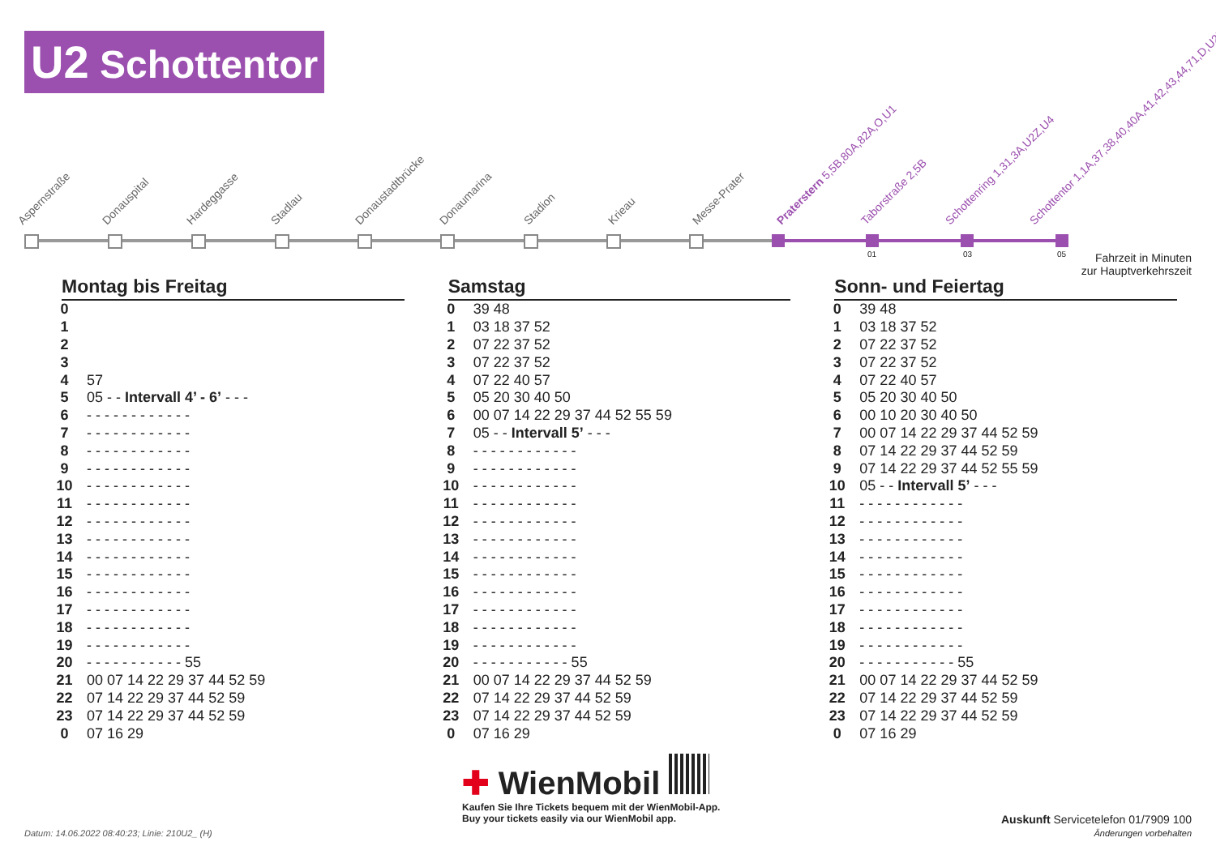U2 Schottentor
Aspernstraße
Donauspital
Hardeggasse
Stadlau
Donaustadtbrücke
Donaumarina
Stadion
Krieau
Messe-Prater
Praterstern 5,5B,80A,82A,O,U1
Taborstraße 2,5B
Schottenring 1,31,3A,U2Z,U4
Schottentor 1,1A,37,38,40,40A,41,42,43,44,71,D,U2Z
01 03 05
Fahrzeit in Minuten
zur Hauptverkehrszeit
Montag bis Freitag
| 0 | |
| 1 | |
| 2 | |
| 3 | |
| 4 | 57 |
| 5 | 05 - - Intervall 4’ - 6’ - - - |
| 6 | - - - - - - - - - - - - |
| 7 | - - - - - - - - - - - - |
| 8 | - - - - - - - - - - - - |
| 9 | - - - - - - - - - - - - |
| 10 | - - - - - - - - - - - - |
| 11 | - - - - - - - - - - - - |
| 12 | - - - - - - - - - - - - |
| 13 | - - - - - - - - - - - - |
| 14 | - - - - - - - - - - - - |
| 15 | - - - - - - - - - - - - |
| 16 | - - - - - - - - - - - - |
| 17 | - - - - - - - - - - - - |
| 18 | - - - - - - - - - - - - |
| 19 | - - - - - - - - - - - - |
| 20 | - - - - - - - - - - - 55 |
| 21 | 00 07 14 22 29 37 44 52 59 |
| 22 | 07 14 22 29 37 44 52 59 |
| 23 | 07 14 22 29 37 44 52 59 |
| 0 | 07 16 29 |
Samstag
| 0 | 39 48 |
| 1 | 03 18 37 52 |
| 2 | 07 22 37 52 |
| 3 | 07 22 37 52 |
| 4 | 07 22 40 57 |
| 5 | 05 20 30 40 50 |
| 6 | 00 07 14 22 29 37 44 52 55 59 |
| 7 | 05 - - Intervall 5’ - - - |
| 8 | - - - - - - - - - - - - |
| 9 | - - - - - - - - - - - - |
| 10 | - - - - - - - - - - - - |
| 11 | - - - - - - - - - - - - |
| 12 | - - - - - - - - - - - - |
| 13 | - - - - - - - - - - - - |
| 14 | - - - - - - - - - - - - |
| 15 | - - - - - - - - - - - - |
| 16 | - - - - - - - - - - - - |
| 17 | - - - - - - - - - - - - |
| 18 | - - - - - - - - - - - - |
| 19 | - - - - - - - - - - - - |
| 20 | - - - - - - - - - - - 55 |
| 21 | 00 07 14 22 29 37 44 52 59 |
| 22 | 07 14 22 29 37 44 52 59 |
| 23 | 07 14 22 29 37 44 52 59 |
| 0 | 07 16 29 |
Sonn- und Feiertag
| 0 | 39 48 |
| 1 | 03 18 37 52 |
| 2 | 07 22 37 52 |
| 3 | 07 22 37 52 |
| 4 | 07 22 40 57 |
| 5 | 05 20 30 40 50 |
| 6 | 00 10 20 30 40 50 |
| 7 | 00 07 14 22 29 37 44 52 59 |
| 8 | 07 14 22 29 37 44 52 59 |
| 9 | 07 14 22 29 37 44 52 55 59 |
| 10 | 05 - - Intervall 5’ - - - |
| 11 | - - - - - - - - - - - - |
| 12 | - - - - - - - - - - - - |
| 13 | - - - - - - - - - - - - |
| 14 | - - - - - - - - - - - - |
| 15 | - - - - - - - - - - - - |
| 16 | - - - - - - - - - - - - |
| 17 | - - - - - - - - - - - - |
| 18 | - - - - - - - - - - - - |
| 19 | - - - - - - - - - - - - |
| 20 | - - - - - - - - - - - 55 |
| 21 | 00 07 14 22 29 37 44 52 59 |
| 22 | 07 14 22 29 37 44 52 59 |
| 23 | 07 14 22 29 37 44 52 59 |
| 0 | 07 16 29 |
✚ WienMobil
Kaufen Sie Ihre Tickets bequem mit der WienMobil-App.
Buy your tickets easily via our WienMobil app.
Datum: 14.06.2022 08:40:23; Linie: 210U2_ (H)
Auskunft Servicetelefon 01/7909 100
Änderungen vorbehalten